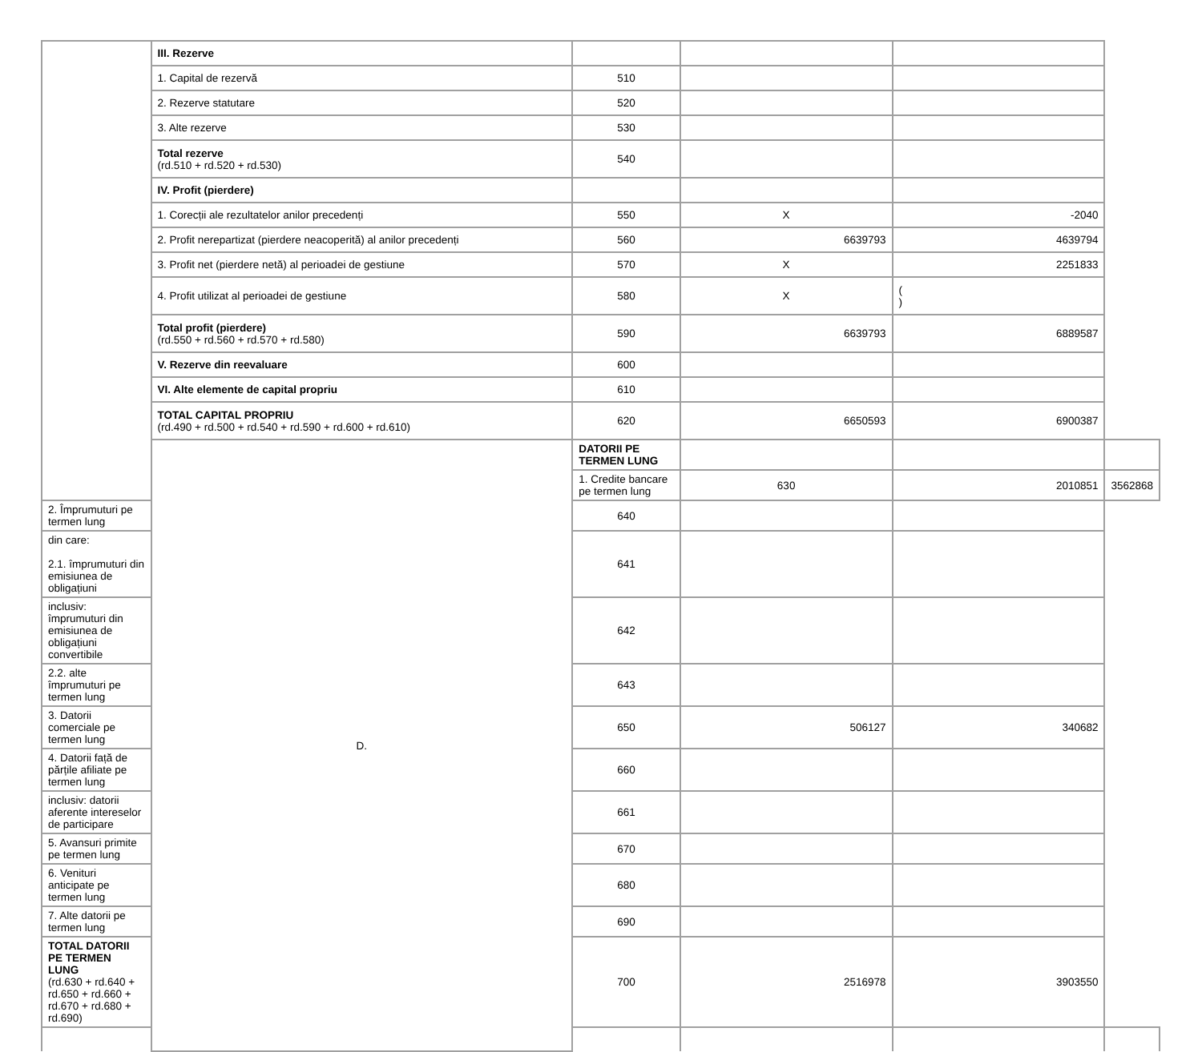| | III. Rezerve | | | | |
| | 1. Capital de rezervă | 510 | | | |
| | 2. Rezerve statutare | 520 | | | |
| | 3. Alte rezerve | 530 | | | |
| | Total rezerve (rd.510 + rd.520 + rd.530) | 540 | | | |
| | IV. Profit (pierdere) | | | | |
| | 1. Corecții ale rezultatelor anilor precedenți | 550 | X | -2040 | |
| | 2. Profit nerepartizat (pierdere neacoperită) al anilor precedenți | 560 | 6639793 | 4639794 | |
| | 3. Profit net (pierdere netă) al perioadei de gestiune | 570 | X | 2251833 | |
| | 4. Profit utilizat al perioadei de gestiune | 580 | X | ( ) | |
| | Total profit (pierdere) (rd.550 + rd.560 + rd.570 + rd.580) | 590 | 6639793 | 6889587 | |
| | V. Rezerve din reevaluare | 600 | | | |
| | VI. Alte elemente de capital propriu | 610 | | | |
| | TOTAL CAPITAL PROPRIU (rd.490 + rd.500 + rd.540 + rd.590 + rd.600 + rd.610) | 620 | 6650593 | 6900387 | |
| | D. | DATORII PE TERMEN LUNG | | | |
| | | 1. Credite bancare pe termen lung | 630 | 2010851 | 3562868 |
| 2. Împrumuturi pe termen lung | | 640 | | | |
| din care: 2.1. împrumuturi din emisiunea de obligațiuni | | 641 | | | |
| inclusiv: împrumuturi din emisiunea de obligațiuni convertibile | | 642 | | | |
| 2.2. alte împrumuturi pe termen lung | | 643 | | | |
| 3. Datorii comerciale pe termen lung | | 650 | 506127 | 340682 | |
| 4. Datorii față de părțile afiliate pe termen lung | | 660 | | | |
| inclusiv: datorii aferente intereselor de participare | | 661 | | | |
| 5. Avansuri primite pe termen lung | | 670 | | | |
| 6. Venituri anticipate pe termen lung | | 680 | | | |
| 7. Alte datorii pe termen lung | | 690 | | | |
| TOTAL DATORII PE TERMEN LUNG (rd.630 + rd.640 + rd.650 + rd.660 + rd.670 + rd.680 + rd.690) | | 700 | 2516978 | 3903550 | |